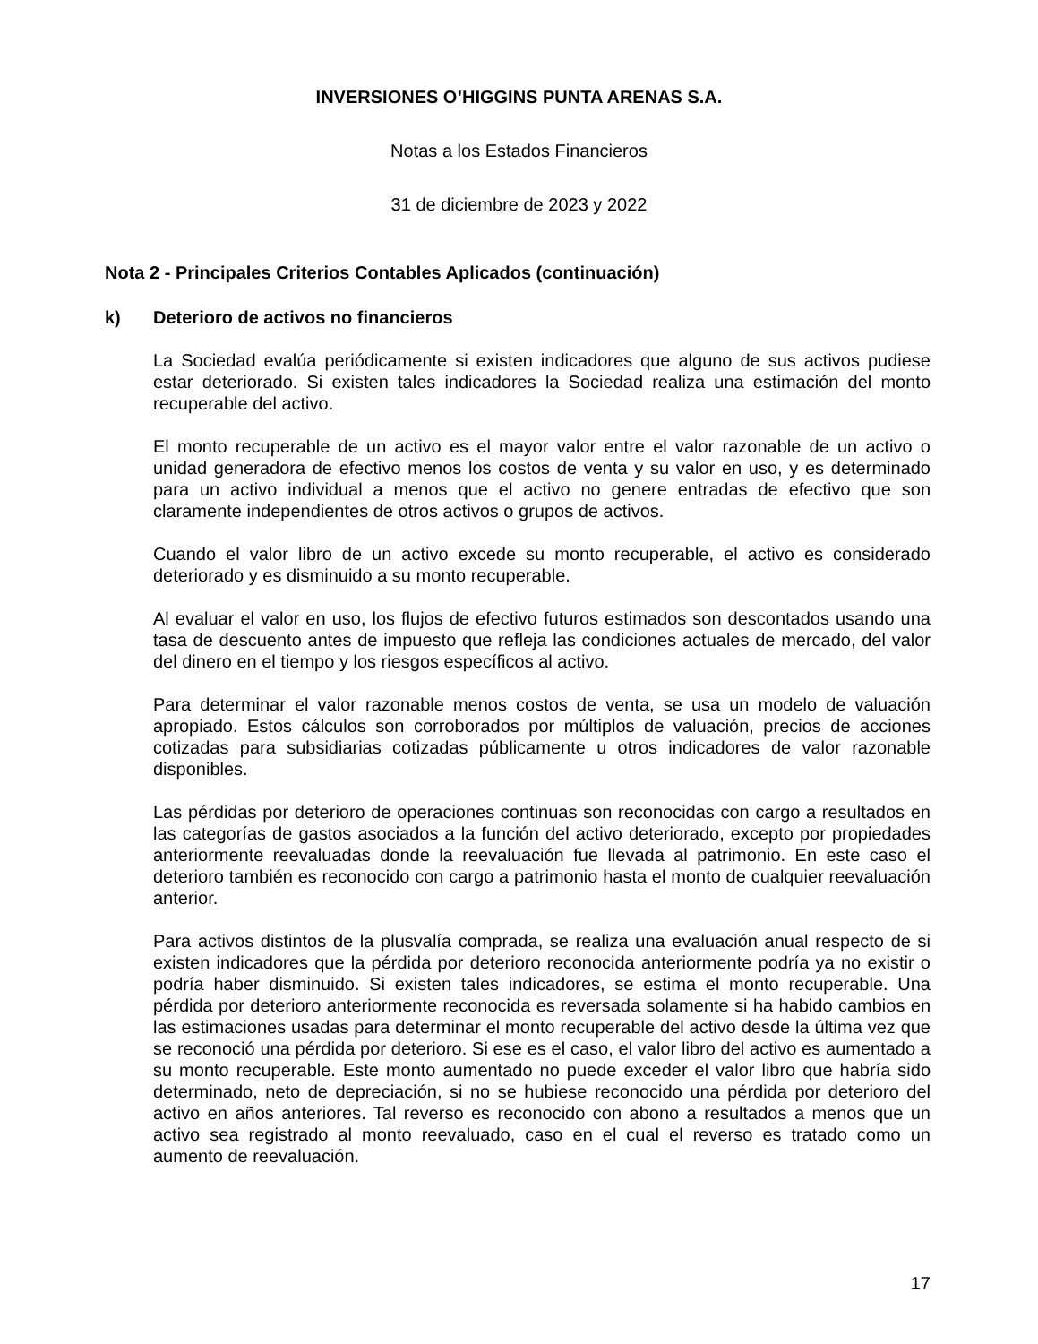INVERSIONES O’HIGGINS PUNTA ARENAS S.A.
Notas a los Estados Financieros
31 de diciembre de 2023 y 2022
Nota 2 - Principales Criterios Contables Aplicados (continuación)
k) Deterioro de activos no financieros
La Sociedad evalúa periódicamente si existen indicadores que alguno de sus activos pudiese estar deteriorado. Si existen tales indicadores la Sociedad realiza una estimación del monto recuperable del activo.
El monto recuperable de un activo es el mayor valor entre el valor razonable de un activo o unidad generadora de efectivo menos los costos de venta y su valor en uso, y es determinado para un activo individual a menos que el activo no genere entradas de efectivo que son claramente independientes de otros activos o grupos de activos.
Cuando el valor libro de un activo excede su monto recuperable, el activo es considerado deteriorado y es disminuido a su monto recuperable.
Al evaluar el valor en uso, los flujos de efectivo futuros estimados son descontados usando una tasa de descuento antes de impuesto que refleja las condiciones actuales de mercado, del valor del dinero en el tiempo y los riesgos específicos al activo.
Para determinar el valor razonable menos costos de venta, se usa un modelo de valuación apropiado. Estos cálculos son corroborados por múltiplos de valuación, precios de acciones cotizadas para subsidiarias cotizadas públicamente u otros indicadores de valor razonable disponibles.
Las pérdidas por deterioro de operaciones continuas son reconocidas con cargo a resultados en las categorías de gastos asociados a la función del activo deteriorado, excepto por propiedades anteriormente reevaluadas donde la reevaluación fue llevada al patrimonio. En este caso el deterioro también es reconocido con cargo a patrimonio hasta el monto de cualquier reevaluación anterior.
Para activos distintos de la plusvalía comprada, se realiza una evaluación anual respecto de si existen indicadores que la pérdida por deterioro reconocida anteriormente podría ya no existir o podría haber disminuido. Si existen tales indicadores, se estima el monto recuperable. Una pérdida por deterioro anteriormente reconocida es reversada solamente si ha habido cambios en las estimaciones usadas para determinar el monto recuperable del activo desde la última vez que se reconoció una pérdida por deterioro. Si ese es el caso, el valor libro del activo es aumentado a su monto recuperable. Este monto aumentado no puede exceder el valor libro que habría sido determinado, neto de depreciación, si no se hubiese reconocido una pérdida por deterioro del activo en años anteriores. Tal reverso es reconocido con abono a resultados a menos que un activo sea registrado al monto reevaluado, caso en el cual el reverso es tratado como un aumento de reevaluación.
17